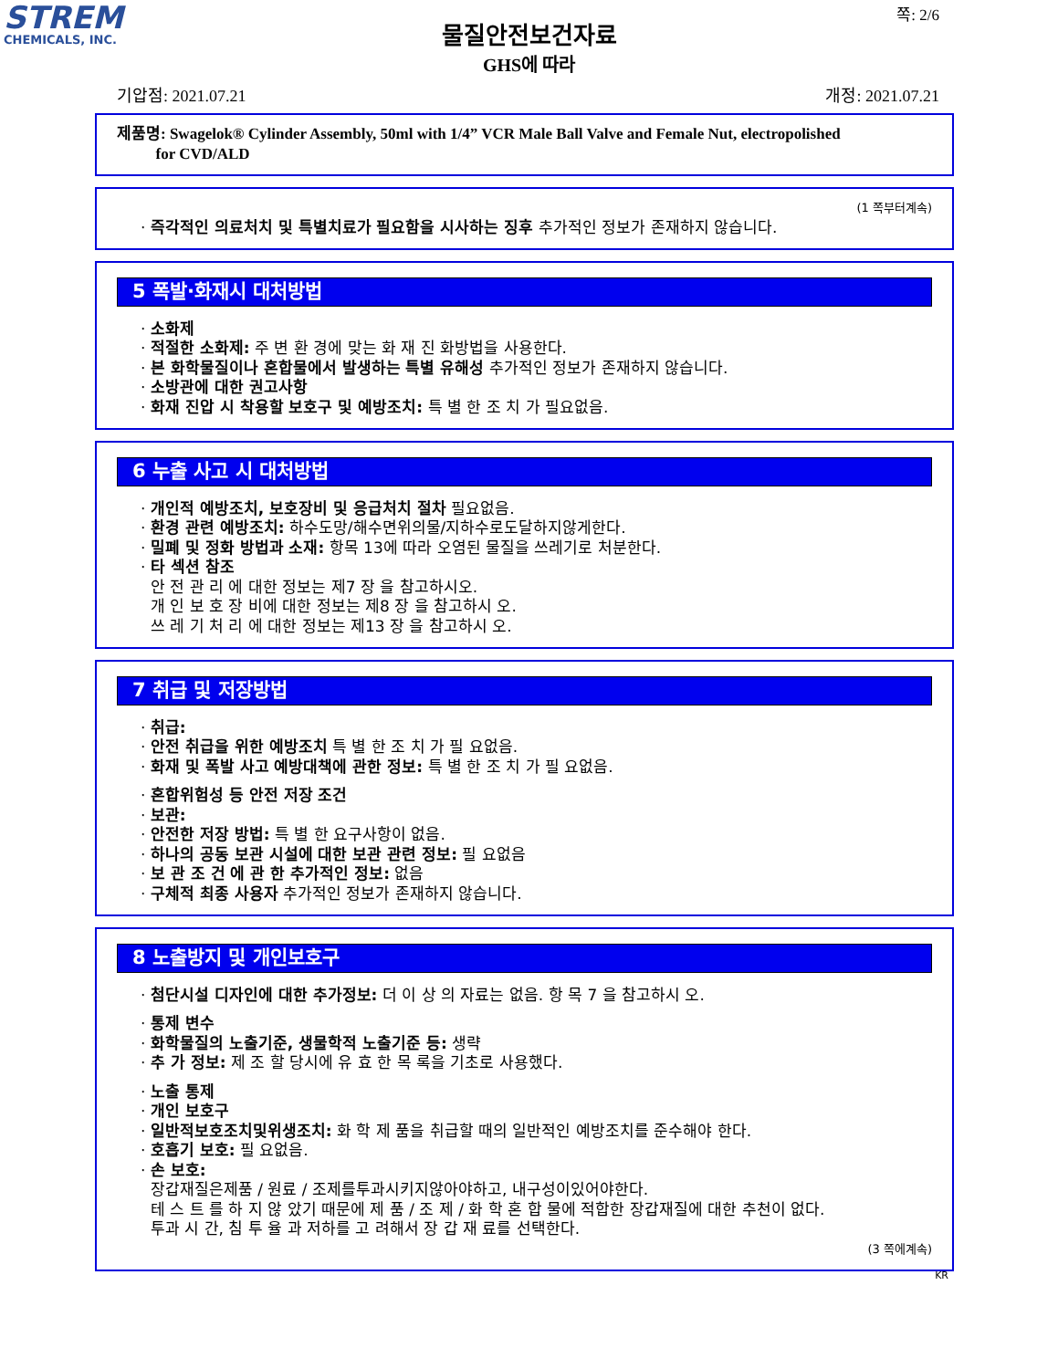STREM
CHEMICALS, INC.
쪽: 2/6
물질안전보건자료
GHS에 따라
기압점: 2021.07.21 개정: 2021.07.21
제품명: Swagelok® Cylinder Assembly, 50ml with 1/4” VCR Male Ball Valve and Female Nut, electropolished
for CVD/ALD
(1 쪽부터계속)
· 즉각적인 의료처치 및 특별치료가 필요함을 시사하는 징후 추가적인 정보가 존재하지 않습니다.
5 폭발·화재시 대처방법
· 소화제
· 적절한 소화제: 주 변 환 경에 맞는 화 재 진 화방법을 사용한다.
· 본 화학물질이나 혼합물에서 발생하는 특별 유해성 추가적인 정보가 존재하지 않습니다.
· 소방관에 대한 권고사항
· 화재 진압 시 착용할 보호구 및 예방조치: 특 별 한 조 치 가 필요없음.
6 누출 사고 시 대처방법
· 개인적 예방조치, 보호장비 및 응급처치 절차 필요없음.
· 환경 관련 예방조치: 하수도망/해수면위의물/지하수로도달하지않게한다.
· 밀폐 및 정화 방법과 소재: 항목 13에 따라 오염된 물질을 쓰레기로 처분한다.
· 타 섹션 참조
안 전 관 리 에 대한 정보는 제7 장 을 참고하시오.
개 인 보 호 장 비에 대한 정보는 제8 장 을 참고하시 오.
쓰 레 기 처 리 에 대한 정보는 제13 장 을 참고하시 오.
7 취급 및 저장방법
· 취급:
· 안전 취급을 위한 예방조치 특 별 한 조 치 가 필 요없음.
· 화재 및 폭발 사고 예방대책에 관한 정보: 특 별 한 조 치 가 필 요없음.
· 혼합위험성 등 안전 저장 조건
· 보관:
· 안전한 저장 방법: 특 별 한 요구사항이 없음.
· 하나의 공동 보관 시설에 대한 보관 관련 정보: 필 요없음
· 보 관 조 건 에 관 한 추가적인 정보: 없음
· 구체적 최종 사용자 추가적인 정보가 존재하지 않습니다.
8 노출방지 및 개인보호구
· 첨단시설 디자인에 대한 추가정보: 더 이 상 의 자료는 없음. 항 목 7 을 참고하시 오.
· 통제 변수
· 화학물질의 노출기준, 생물학적 노출기준 등: 생략
· 추 가 정보: 제 조 할 당시에 유 효 한 목 록을 기초로 사용했다.
· 노출 통제
· 개인 보호구
· 일반적보호조치및위생조치: 화 학 제 품을 취급할 때의 일반적인 예방조치를 준수해야 한다.
· 호흡기 보호: 필 요없음.
· 손 보호:
장갑재질은제품 / 원료 / 조제를투과시키지않아야하고, 내구성이있어야한다.
테 스 트 를 하 지 않 았기 때문에 제 품 / 조 제 / 화 학 혼 합 물에 적합한 장갑재질에 대한 추천이 없다.
투과 시 간, 침 투 율 과 저하를 고 려해서 장 갑 재 료를 선택한다.
(3 쪽에계속)
KR